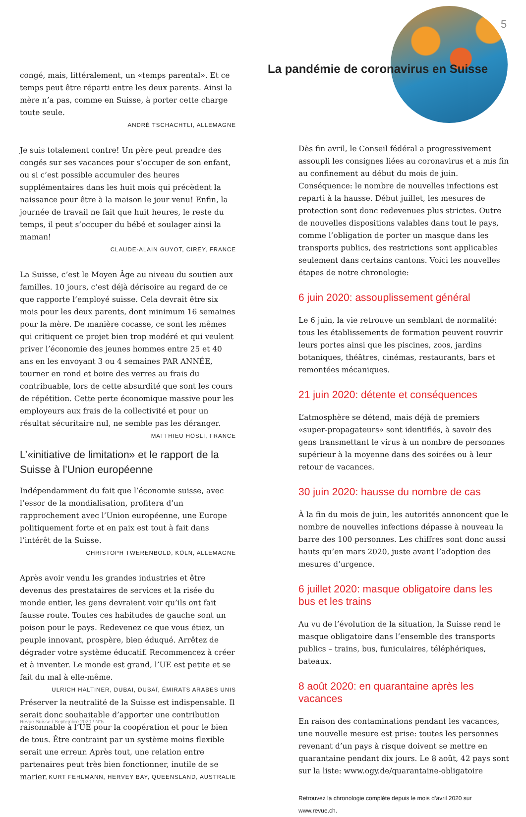5
congé, mais, littéralement, un «temps parental». Et ce temps peut être réparti entre les deux parents. Ainsi la mère n’a pas, comme en Suisse, à porter cette charge toute seule.
ANDRÉ TSCHACHTLI, ALLEMAGNE
Je suis totalement contre! Un père peut prendre des congés sur ses vacances pour s’occuper de son enfant, ou si c’est possible accumuler des heures supplémentaires dans les huit mois qui précèdent la naissance pour être à la maison le jour venu! Enfin, la journée de travail ne fait que huit heures, le reste du temps, il peut s’occuper du bébé et soulager ainsi la maman!
CLAUDE-ALAIN GUYOT, CIREY, FRANCE
La Suisse, c’est le Moyen Âge au niveau du soutien aux familles. 10 jours, c’est déjà dérisoire au regard de ce que rapporte l’employé suisse. Cela devrait être six mois pour les deux parents, dont minimum 16 semaines pour la mère. De manière cocasse, ce sont les mêmes qui critiquent ce projet bien trop modéré et qui veulent priver l’économie des jeunes hommes entre 25 et 40 ans en les envoyant 3 ou 4 semaines PAR ANNÉE, tourner en rond et boire des verres au frais du contribuable, lors de cette absurdité que sont les cours de répétition. Cette perte économique massive pour les employeurs aux frais de la collectivité et pour un résultat sécuritaire nul, ne semble pas les déranger.
MATTHIEU HÖSLI, FRANCE
L’«initiative de limitation» et le rapport de la Suisse à l’Union européenne
Indépendamment du fait que l’économie suisse, avec l’essor de la mondialisation, profitera d’un rapprochement avec l’Union européenne, une Europe politiquement forte et en paix est tout à fait dans l’intérêt de la Suisse.
CHRISTOPH TWERENBOLD, KÖLN, ALLEMAGNE
Après avoir vendu les grandes industries et être devenus des prestataires de services et la risée du monde entier, les gens devraient voir qu’ils ont fait fausse route. Toutes ces habitudes de gauche sont un poison pour le pays. Redevenez ce que vous étiez, un peuple innovant, prospère, bien éduqué. Arrêtez de dégrader votre système éducatif. Recommencez à créer et à inventer. Le monde est grand, l’UE est petite et se fait du mal à elle-même. ULRICH HALTINER, DUBAI, DUBAÏ, ÉMIRATS ARABES UNIS
Préserver la neutralité de la Suisse est indispensable. Il serait donc souhaitable d’apporter une contribution raisonnable à l’UE pour la coopération et pour le bien de tous. Être contraint par un système moins flexible serait une erreur. Après tout, une relation entre partenaires peut très bien fonctionner, inutile de se marier. KURT FEHLMANN, HERVEY BAY, QUEENSLAND, AUSTRALIE
La pandémie de coronavirus en Suisse
Dès fin avril, le Conseil fédéral a progressivement assoupli les consignes liées au coronavirus et a mis fin au confinement au début du mois de juin. Conséquence: le nombre de nouvelles infections est reparti à la hausse. Début juillet, les mesures de protection sont donc redevenues plus strictes. Outre de nouvelles dispositions valables dans tout le pays, comme l’obligation de porter un masque dans les transports publics, des restrictions sont applicables seulement dans certains cantons. Voici les nouvelles étapes de notre chronologie:
6 juin 2020: assouplissement général
Le 6 juin, la vie retrouve un semblant de normalité: tous les établissements de formation peuvent rouvrir leurs portes ainsi que les piscines, zoos, jardins botaniques, théâtres, cinémas, restaurants, bars et remontées mécaniques.
21 juin 2020: détente et conséquences
L’atmosphère se détend, mais déjà de premiers «super-propagateurs» sont identifiés, à savoir des gens transmettant le virus à un nombre de personnes supérieur à la moyenne dans des soirées ou à leur retour de vacances.
30 juin 2020: hausse du nombre de cas
À la fin du mois de juin, les autorités annoncent que le nombre de nouvelles infections dépasse à nouveau la barre des 100 personnes. Les chiffres sont donc aussi hauts qu’en mars 2020, juste avant l’adoption des mesures d’urgence.
6 juillet 2020: masque obligatoire dans les bus et les trains
Au vu de l’évolution de la situation, la Suisse rend le masque obligatoire dans l’ensemble des transports publics – trains, bus, funiculaires, téléphériques, bateaux.
8 août 2020: en quarantaine après les vacances
En raison des contaminations pendant les vacances, une nouvelle mesure est prise: toutes les personnes revenant d’un pays à risque doivent se mettre en quarantaine pendant dix jours. Le 8 août, 42 pays sont sur la liste: www.ogy.de/quarantaine-obligatoire
Retrouvez la chronologie complète depuis le mois d’avril 2020 sur www.revue.ch.
Revue Suisse / Septembre 2020 / N°5